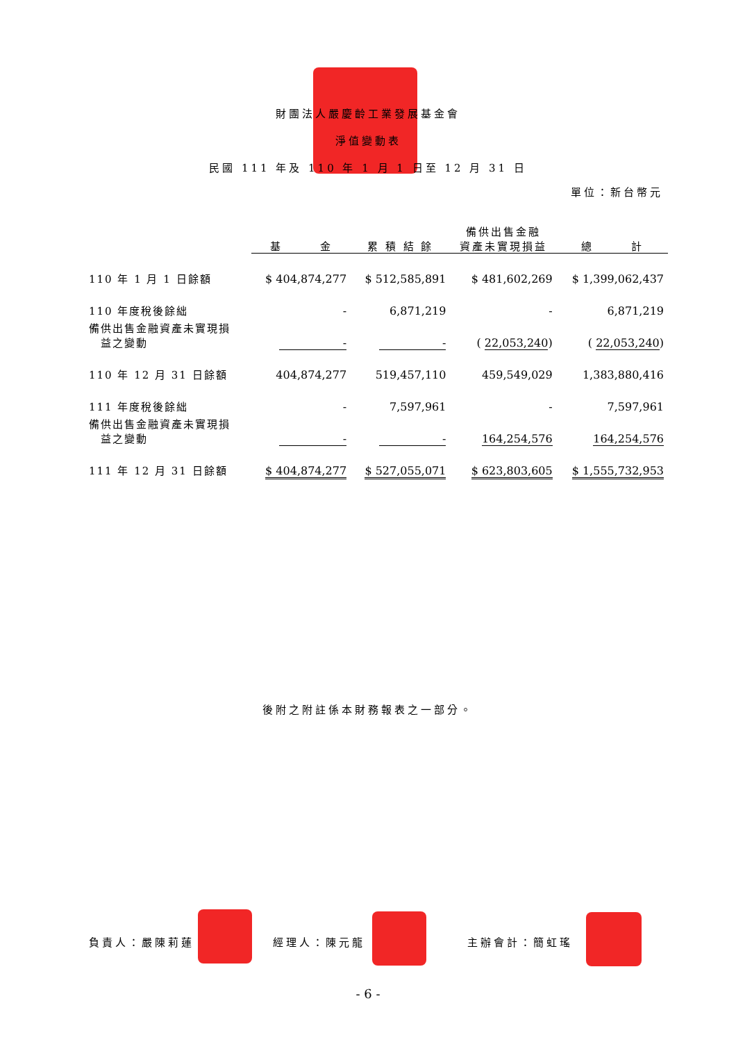財團法人嚴慶齡工業發展基金會
淨值變動表
民國 111 年及 110 年 1 月 1 日至 12 月 31 日
單位：新台幣元
| | 基 金 | 累 積 結 餘 | 備供出售金融 資產未實現損益 | 總 計 |
| --- | --- | --- | --- | --- |
| 110 年 1 月 1 日餘額 | $ 404,874,277 | $ 512,585,891 | $ 481,602,269 | $ 1,399,062,437 |
| 110 年度稅後餘絀 | - | 6,871,219 | - | 6,871,219 |
| 備供出售金融資產未實現損 益之變動 | - | - | ( 22,053,240 ) | ( 22,053,240 ) |
| 110 年 12 月 31 日餘額 | 404,874,277 | 519,457,110 | 459,549,029 | 1,383,880,416 |
| 111 年度稅後餘絀 | - | 7,597,961 | - | 7,597,961 |
| 備供出售金融資產未實現損 益之變動 | - | - | 164,254,576 | 164,254,576 |
| 111 年 12 月 31 日餘額 | $ 404,874,277 | $ 527,055,071 | $ 623,803,605 | $ 1,555,732,953 |
後附之附註係本財務報表之一部分。
負責人：嚴陳莉蓮 經理人：陳元龍 主辦會計：簡虹瑤
- 6 -